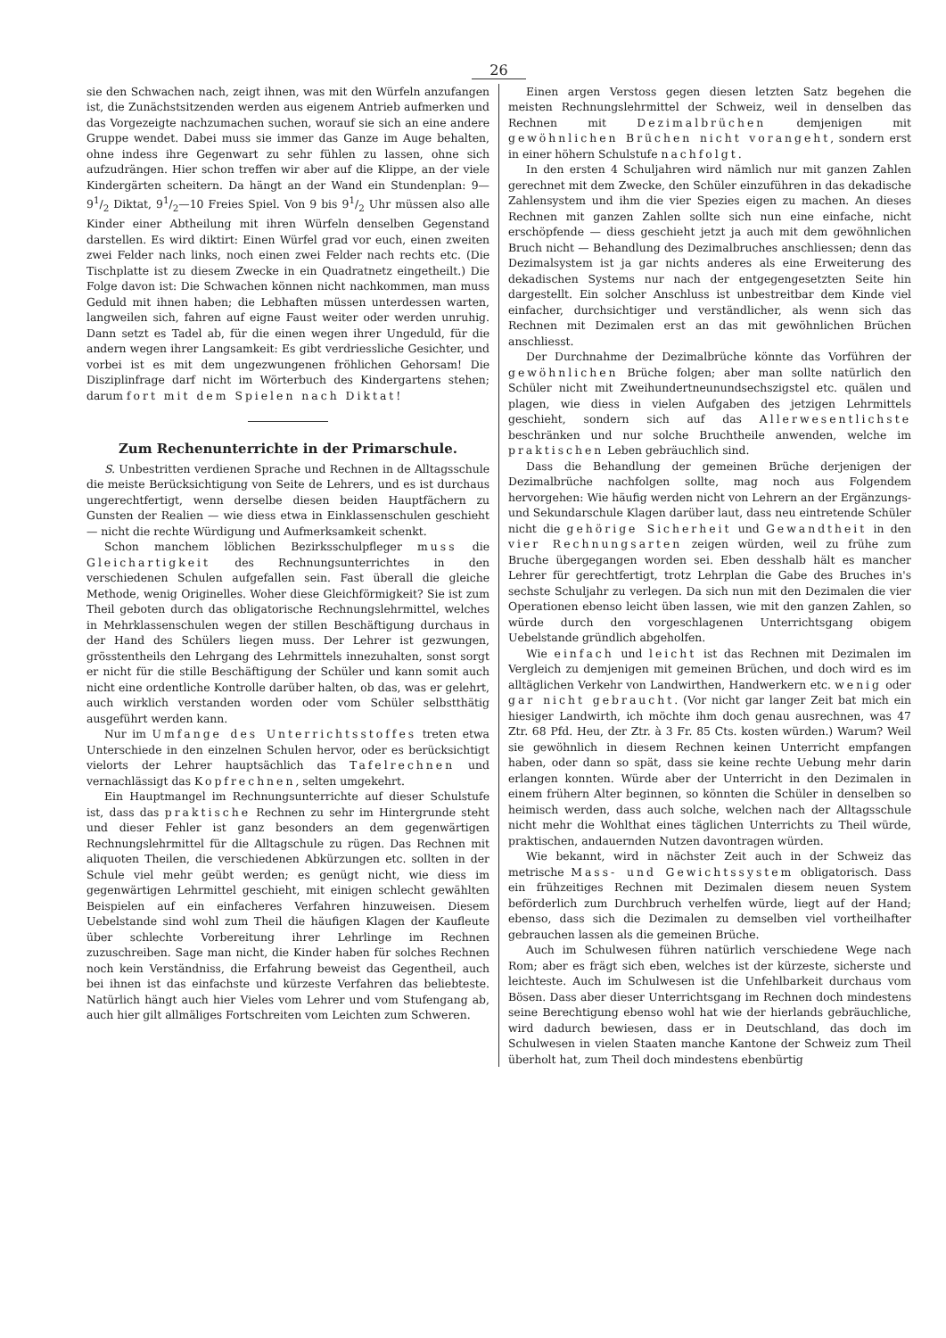26
sie den Schwachen nach, zeigt ihnen, was mit den Würfeln anzufangen ist, die Zunächstsitzenden werden aus eigenem Antrieb aufmerken und das Vorgezeigte nachzumachen suchen, worauf sie sich an eine andere Gruppe wendet. Dabei muss sie immer das Ganze im Auge behalten, ohne indess ihre Gegenwart zu sehr fühlen zu lassen, ohne sich aufzudrängen. Hier schon treffen wir aber auf die Klippe, an der viele Kindergärten scheitern. Da hängt an der Wand ein Stundenplan: 9—91/2 Diktat, 91/2—10 Freies Spiel. Von 9 bis 91/2 Uhr müssen also alle Kinder einer Abtheilung mit ihren Würfeln denselben Gegenstand darstellen. Es wird diktirt: Einen Würfel grad vor euch, einen zweiten zwei Felder nach links, noch einen zwei Felder nach rechts etc. (Die Tischplatte ist zu diesem Zwecke in ein Quadratnetz eingetheilt.) Die Folge davon ist: Die Schwachen können nicht nachkommen, man muss Geduld mit ihnen haben; die Lebhaften müssen unterdessen warten, langweilen sich, fahren auf eigne Faust weiter oder werden unruhig. Dann setzt es Tadel ab, für die einen wegen ihrer Ungeduld, für die andern wegen ihrer Langsamkeit: Es gibt verdriessliche Gesichter, und vorbei ist es mit dem ungezwungenen fröhlichen Gehorsam! Die Disziplinfrage darf nicht im Wörterbuch des Kindergartens stehen; darum fort mit dem Spielen nach Diktat!
Zum Rechenunterrichte in der Primarschule.
S. Unbestritten verdienen Sprache und Rechnen in de Alltagsschule die meiste Berücksichtigung von Seite de Lehrers, und es ist durchaus ungerechtfertigt, wenn derselbe diesen beiden Hauptfächern zu Gunsten der Realien — wie diess etwa in Einklassenschulen geschieht — nicht die rechte Würdigung und Aufmerksamkeit schenkt.
Schon manchem löblichen Bezirksschulpfleger muss die Gleichartigkeit des Rechnungsunterrichtes in den verschiedenen Schulen aufgefallen sein. Fast überall die gleiche Methode, wenig Originelles. Woher diese Gleichförmigkeit? Sie ist zum Theil geboten durch das obligatorische Rechnungslehrmittel, welches in Mehrklassenschulen wegen der stillen Beschäftigung durchaus in der Hand des Schülers liegen muss. Der Lehrer ist gezwungen, grösstentheils den Lehrgang des Lehrmittels innezuhalten, sonst sorgt er nicht für die stille Beschäftigung der Schüler und kann somit auch nicht eine ordentliche Kontrolle darüber halten, ob das, was er gelehrt, auch wirklich verstanden worden oder vom Schüler selbstthätig ausgeführt werden kann.
Nur im Umfange des Unterrichtsstoffes treten etwa Unterschiede in den einzelnen Schulen hervor, oder es berücksichtigt vielorts der Lehrer hauptsächlich das Tafelrechnen und vernachlässigt das Kopfrechnen, selten umgekehrt.
Ein Hauptmangel im Rechnungsunterrichte auf dieser Schulstufe ist, dass das praktische Rechnen zu sehr im Hintergrunde steht und dieser Fehler ist ganz besonders an dem gegenwärtigen Rechnungslehrmittel für die Alltagschule zu rügen. Das Rechnen mit aliquoten Theilen, die verschiedenen Abkürzungen etc. sollten in der Schule viel mehr geübt werden; es genügt nicht, wie diess im gegenwärtigen Lehrmittel geschieht, mit einigen schlecht gewählten Beispielen auf ein einfacheres Verfahren hinzuweisen. Diesem Uebelstande sind wohl zum Theil die häufigen Klagen der Kaufleute über schlechte Vorbereitung ihrer Lehrlinge im Rechnen zuzuschreiben. Sage man nicht, die Kinder haben für solches Rechnen noch kein Verständniss, die Erfahrung beweist das Gegentheil, auch bei ihnen ist das einfachste und kürzeste Verfahren das beliebteste. Natürlich hängt auch hier Vieles vom Lehrer und vom Stufengang ab, auch hier gilt allmäliges Fortschreiten vom Leichten zum Schweren.
Einen argen Verstoss gegen diesen letzten Satz begehen die meisten Rechnungslehrmittel der Schweiz, weil in denselben das Rechnen mit Dezimalbrüchen demjenigen mit gewöhnlichen Brüchen nicht vorangeht, sondern erst in einer höhern Schulstufe nachfolgt.
In den ersten 4 Schuljahren wird nämlich nur mit ganzen Zahlen gerechnet mit dem Zwecke, den Schüler einzuführen in das dekadische Zahlensystem und ihm die vier Spezies eigen zu machen. An dieses Rechnen mit ganzen Zahlen sollte sich nun eine einfache, nicht erschöpfende — diess geschieht jetzt ja auch mit dem gewöhnlichen Bruch nicht — Behandlung des Dezimalbruches anschliessen; denn das Dezimalsystem ist ja gar nichts anderes als eine Erweiterung des dekadischen Systems nur nach der entgegengesetzten Seite hin dargestellt. Ein solcher Anschluss ist unbestreitbar dem Kinde viel einfacher, durchsichtiger und verständlicher, als wenn sich das Rechnen mit Dezimalen erst an das mit gewöhnlichen Brüchen anschliesst.
Der Durchnahme der Dezimalbrüche könnte das Vorführen der gewöhnlichen Brüche folgen; aber man sollte natürlich den Schüler nicht mit Zweihundertneunundsechszigstel etc. quälen und plagen, wie diess in vielen Aufgaben des jetzigen Lehrmittels geschieht, sondern sich auf das Allerwesentlichste beschränken und nur solche Bruchtheile anwenden, welche im praktischen Leben gebräuchlich sind.
Dass die Behandlung der gemeinen Brüche derjenigen der Dezimalbrüche nachfolgen sollte, mag noch aus Folgendem hervorgehen: Wie häufig werden nicht von Lehrern an der Ergänzungs- und Sekundarschule Klagen darüber laut, dass neu eintretende Schüler nicht die gehörige Sicherheit und Gewandtheit in den vier Rechnungsarten zeigen würden, weil zu frühe zum Bruche übergegangen worden sei. Eben desshalb hält es mancher Lehrer für gerechtfertigt, trotz Lehrplan die Gabe des Bruches in's sechste Schuljahr zu verlegen. Da sich nun mit den Dezimalen die vier Operationen ebenso leicht üben lassen, wie mit den ganzen Zahlen, so würde durch den vorgeschlagenen Unterrichtsgang obigem Uebelstande gründlich abgeholfen.
Wie einfach und leicht ist das Rechnen mit Dezimalen im Vergleich zu demjenigen mit gemeinen Brüchen, und doch wird es im alltäglichen Verkehr von Landwirthen, Handwerkern etc. wenig oder gar nicht gebraucht. (Vor nicht gar langer Zeit bat mich ein hiesiger Landwirth, ich möchte ihm doch genau ausrechnen, was 47 Ztr. 68 Pfd. Heu, der Ztr. à 3 Fr. 85 Cts. kosten würden.) Warum? Weil sie gewöhnlich in diesem Rechnen keinen Unterricht empfangen haben, oder dann so spät, dass sie keine rechte Uebung mehr darin erlangen konnten. Würde aber der Unterricht in den Dezimalen in einem frühern Alter beginnen, so könnten die Schüler in denselben so heimisch werden, dass auch solche, welchen nach der Alltagsschule nicht mehr die Wohlthat eines täglichen Unterrichts zu Theil würde, praktischen, andauernden Nutzen davontragen würden.
Wie bekannt, wird in nächster Zeit auch in der Schweiz das metrische Mass- und Gewichtssystem obligatorisch. Dass ein frühzeitiges Rechnen mit Dezimalen diesem neuen System beförderlich zum Durchbruch verhelfen würde, liegt auf der Hand; ebenso, dass sich die Dezimalen zu demselben viel vortheilhafter gebrauchen lassen als die gemeinen Brüche.
Auch im Schulwesen führen natürlich verschiedene Wege nach Rom; aber es frägt sich eben, welches ist der kürzeste, sicherste und leichteste. Auch im Schulwesen ist die Unfehlbarkeit durchaus vom Bösen. Dass aber dieser Unterrichtsgang im Rechnen doch mindestens seine Berechtigung ebenso wohl hat wie der hierlands gebräuchliche, wird dadurch bewiesen, dass er in Deutschland, das doch im Schulwesen in vielen Staaten manche Kantone der Schweiz zum Theil überholt hat, zum Theil doch mindestens ebenbürtig